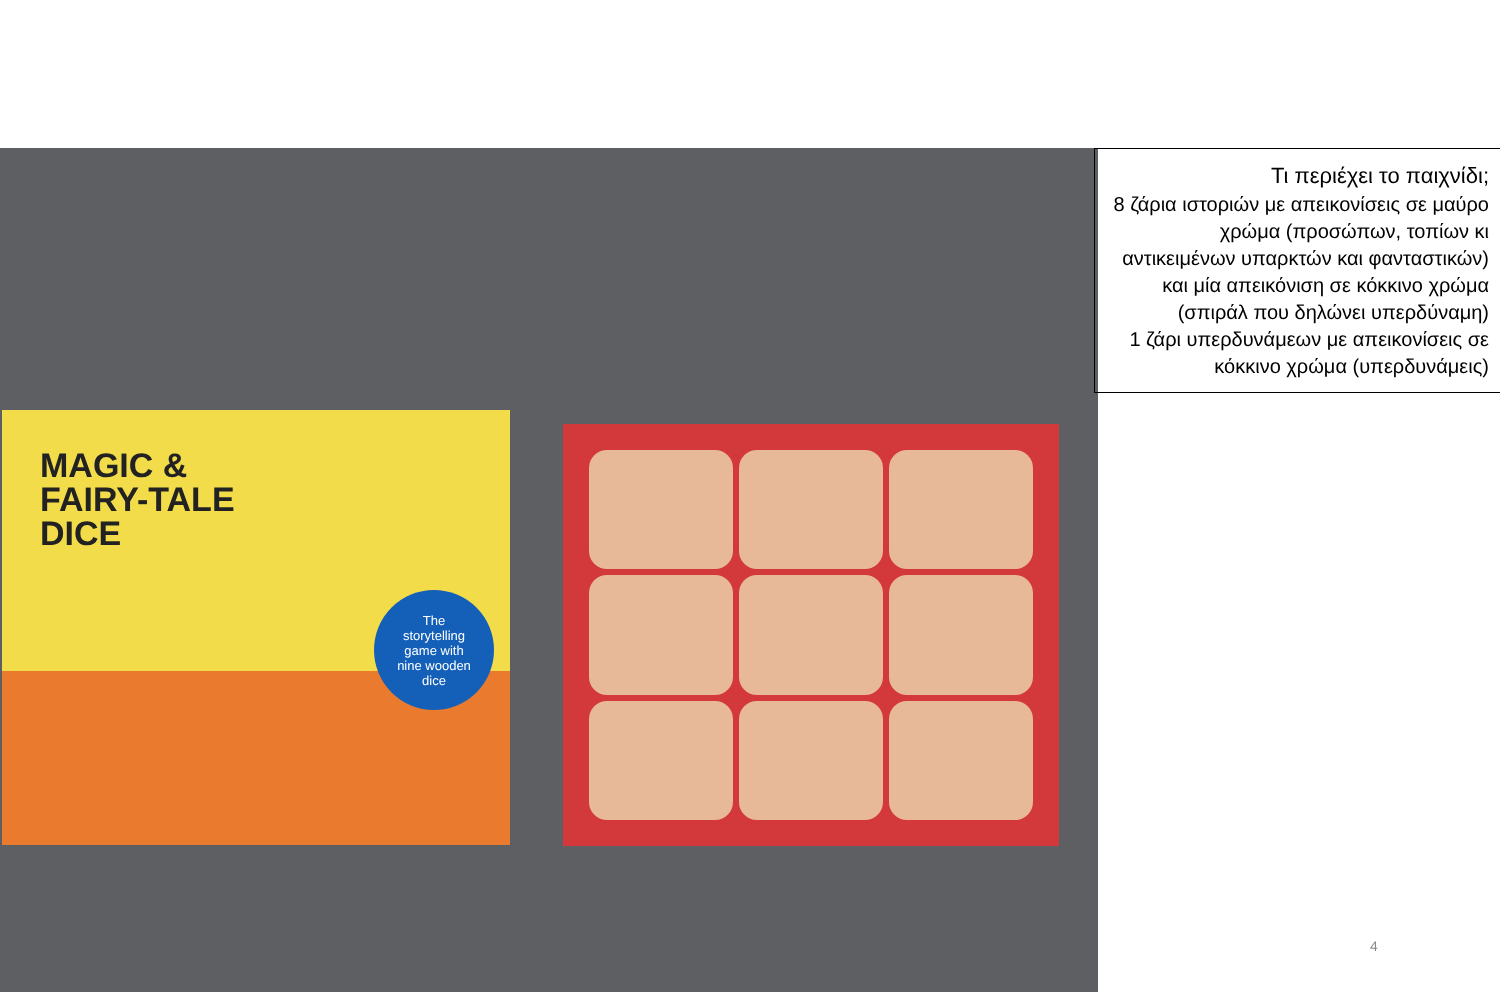MAGIC &
FAIRY-TALE
DICE
The
storytelling
game with
nine wooden
dice
Τι περιέχει το παιχνίδι;
8 ζάρια ιστοριών με απεικονίσεις σε μαύρο χρώμα (προσώπων, τοπίων κι αντικειμένων υπαρκτών και φανταστικών)
και μία απεικόνιση σε κόκκινο χρώμα (σπιράλ που δηλώνει υπερδύναμη)
1 ζάρι υπερδυνάμεων με απεικονίσεις σε κόκκινο χρώμα (υπερδυνάμεις)
4